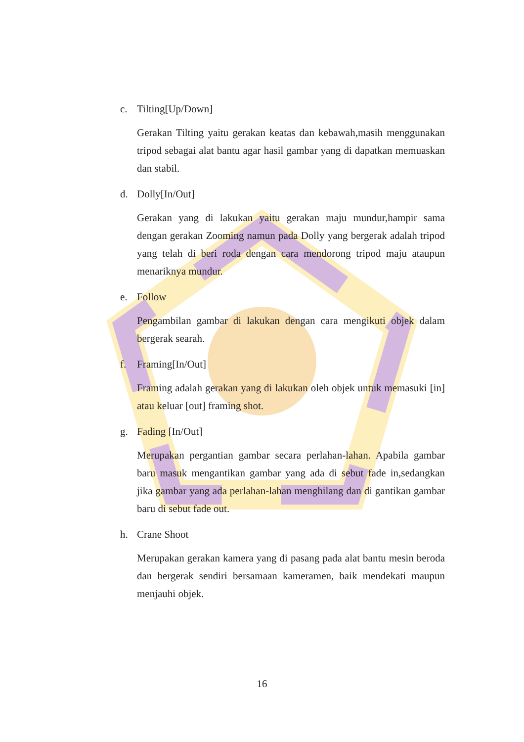c. Tilting[Up/Down]
Gerakan Tilting yaitu gerakan keatas dan kebawah,masih menggunakan tripod sebagai alat bantu agar hasil gambar yang di dapatkan memuaskan dan stabil.
d. Dolly[In/Out]
Gerakan yang di lakukan yaitu gerakan maju mundur,hampir sama dengan gerakan Zooming namun pada Dolly yang bergerak adalah tripod yang telah di beri roda dengan cara mendorong tripod maju ataupun menariknya mundur.
e. Follow
Pengambilan gambar di lakukan dengan cara mengikuti objek dalam bergerak searah.
f. Framing[In/Out]
Framing adalah gerakan yang di lakukan oleh objek untuk memasuki [in] atau keluar [out] framing shot.
g. Fading [In/Out]
Merupakan pergantian gambar secara perlahan-lahan. Apabila gambar baru masuk mengantikan gambar yang ada di sebut fade in,sedangkan jika gambar yang ada perlahan-lahan menghilang dan di gantikan gambar baru di sebut fade out.
h. Crane Shoot
Merupakan gerakan kamera yang di pasang pada alat bantu mesin beroda dan bergerak sendiri bersamaan kameramen, baik mendekati maupun menjauhi objek.
16